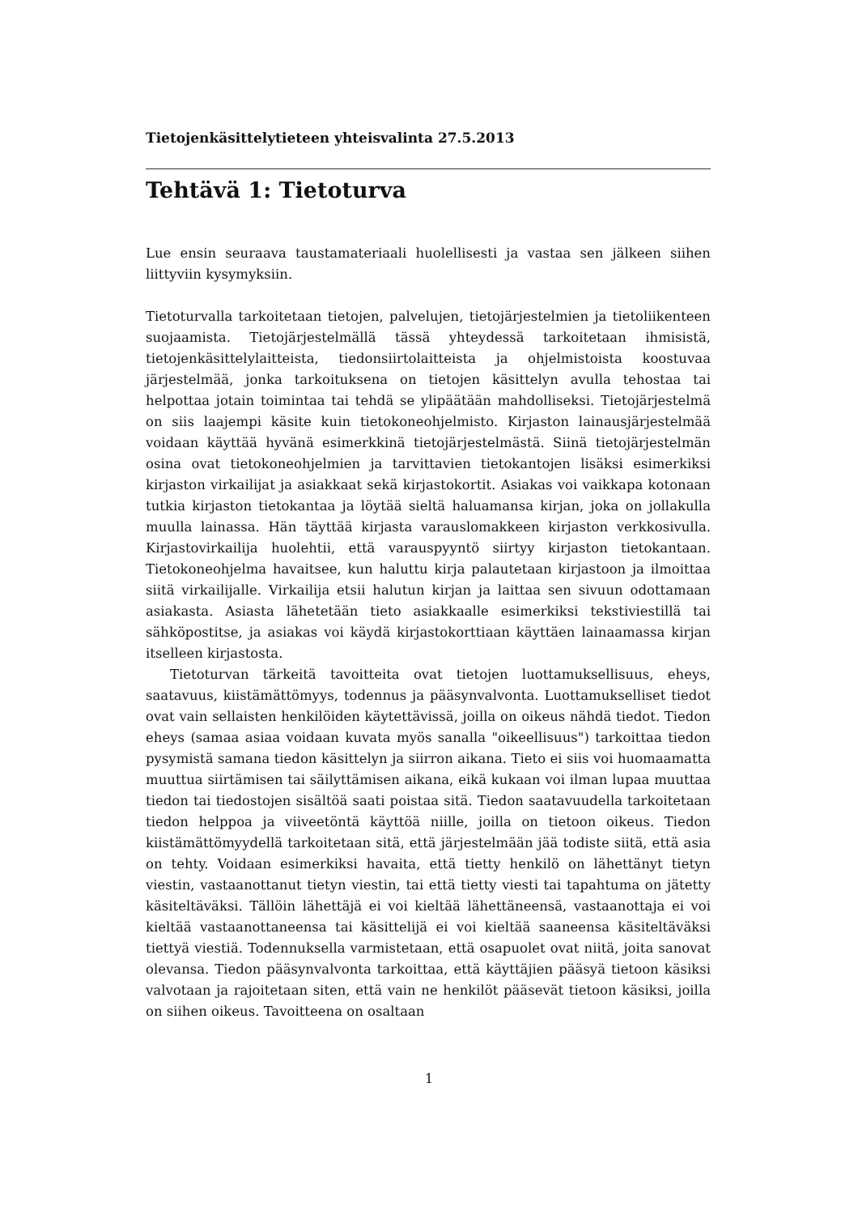Tietojenkäsittelytieteen yhteisvalinta 27.5.2013
Tehtävä 1: Tietoturva
Lue ensin seuraava taustamateriaali huolellisesti ja vastaa sen jälkeen siihen liittyviin kysymyksiin.
Tietoturvalla tarkoitetaan tietojen, palvelujen, tietojärjestelmien ja tietoliikenteen suojaamista. Tietojärjestelmällä tässä yhteydessä tarkoitetaan ihmisistä, tietojenkäsittelylaitteista, tiedonsiirtolaitteista ja ohjelmistoista koostuvaa järjestelmää, jonka tarkoituksena on tietojen käsittelyn avulla tehostaa tai helpottaa jotain toimintaa tai tehdä se ylipäätään mahdolliseksi. Tietojärjestelmä on siis laajempi käsite kuin tietokoneohjelmisto. Kirjaston lainausjärjestelmää voidaan käyttää hyvänä esimerkkinä tietojärjestelmästä. Siinä tietojärjestelmän osina ovat tietokoneohjelmien ja tarvittavien tietokantojen lisäksi esimerkiksi kirjaston virkailijat ja asiakkaat sekä kirjastokortit. Asiakas voi vaikkapa kotonaan tutkia kirjaston tietokantaa ja löytää sieltä haluamansa kirjan, joka on jollakulla muulla lainassa. Hän täyttää kirjasta varauslomakkeen kirjaston verkkosivulla. Kirjastovirkailija huolehtii, että varauspyyntö siirtyy kirjaston tietokantaan. Tietokoneohjelma havaitsee, kun haluttu kirja palautetaan kirjastoon ja ilmoittaa siitä virkailijalle. Virkailija etsii halutun kirjan ja laittaa sen sivuun odottamaan asiakasta. Asiasta lähetetään tieto asiakkaalle esimerkiksi tekstiviestillä tai sähköpostitse, ja asiakas voi käydä kirjastokorttiaan käyttäen lainaamassa kirjan itselleen kirjastosta.
Tietoturvan tärkeitä tavoitteita ovat tietojen luottamuksellisuus, eheys, saatavuus, kiistämättömyys, todennus ja pääsynvalvonta. Luottamukselliset tiedot ovat vain sellaisten henkilöiden käytettävissä, joilla on oikeus nähdä tiedot. Tiedon eheys (samaa asiaa voidaan kuvata myös sanalla "oikeellisuus") tarkoittaa tiedon pysymistä samana tiedon käsittelyn ja siirron aikana. Tieto ei siis voi huomaamatta muuttua siirtämisen tai säilyttämisen aikana, eikä kukaan voi ilman lupaa muuttaa tiedon tai tiedostojen sisältöä saati poistaa sitä. Tiedon saatavuudella tarkoitetaan tiedon helppoa ja viiveetöntä käyttöä niille, joilla on tietoon oikeus. Tiedon kiistämättömyydellä tarkoitetaan sitä, että järjestelmään jää todiste siitä, että asia on tehty. Voidaan esimerkiksi havaita, että tietty henkilö on lähettänyt tietyn viestin, vastaanottanut tietyn viestin, tai että tietty viesti tai tapahtuma on jätetty käsiteltäväksi. Tällöin lähettäjä ei voi kieltää lähettäneensä, vastaanottaja ei voi kieltää vastaanottaneensa tai käsittelijä ei voi kieltää saaneensa käsiteltäväksi tiettyä viestiä. Todennuksella varmistetaan, että osapuolet ovat niitä, joita sanovat olevansa. Tiedon pääsynvalvonta tarkoittaa, että käyttäjien pääsyä tietoon käsiksi valvotaan ja rajoitetaan siten, että vain ne henkilöt pääsevät tietoon käsiksi, joilla on siihen oikeus. Tavoitteena on osaltaan
1